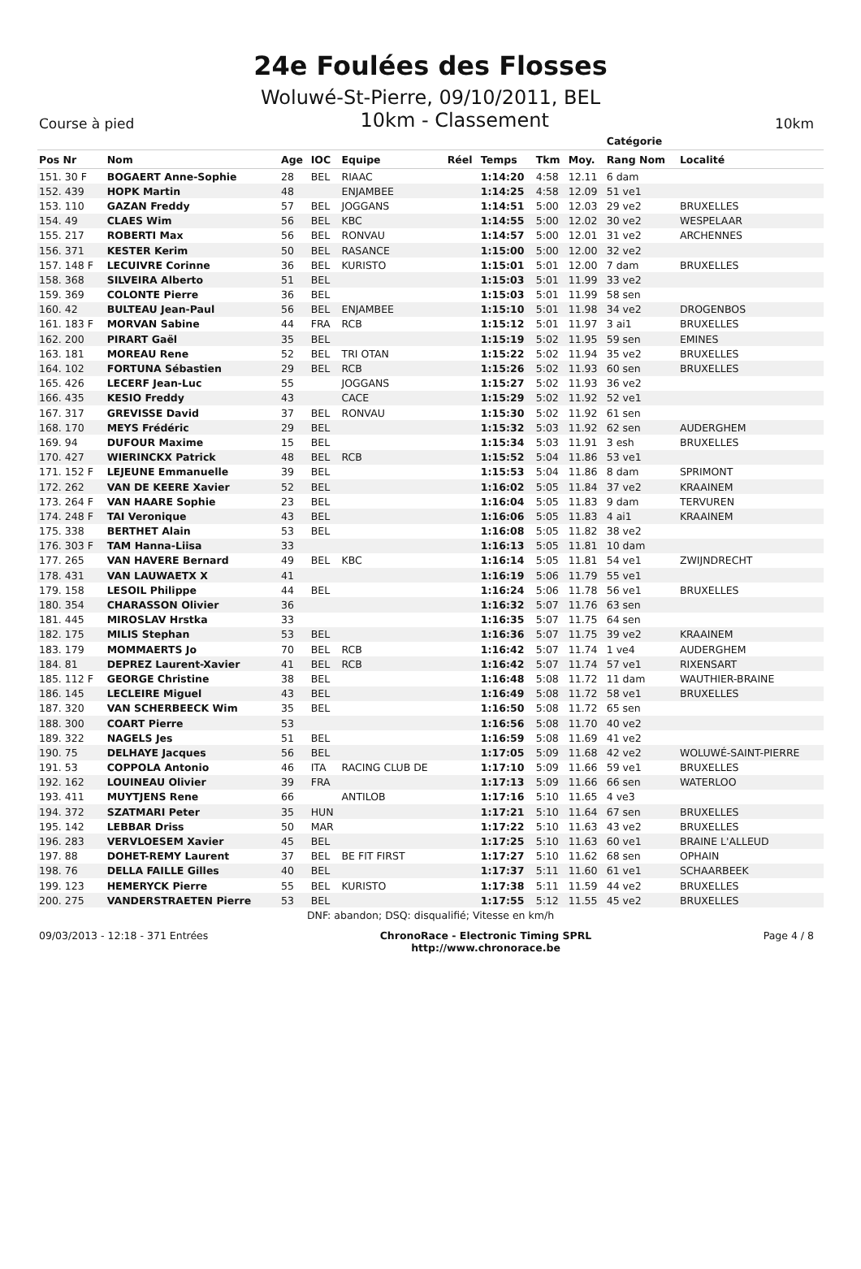24e Foulées des Flosses
Woluwé-St-Pierre, 09/10/2011, BEL
Course à pied 10km - Classement 10km
| | | | | | | | | | Catégorie | |
| --- | --- | --- | --- | --- | --- | --- | --- | --- | --- | --- |
| Pos Nr | Nom | Age | IOC | Equipe | Réel | Temps | Tkm | Moy. | Rang Nom | Localité |
| 151. 30 F | BOGAERT Anne-Sophie | 28 | BEL | RIAAC | | 1:14:20 | 4:58 | 12.11 | 6 dam | |
| 152. 439 | HOPK Martin | 48 | | ENJAMBEE | | 1:14:25 | 4:58 | 12.09 | 51 ve1 | |
| 153. 110 | GAZAN Freddy | 57 | BEL | JOGGANS | | 1:14:51 | 5:00 | 12.03 | 29 ve2 | BRUXELLES |
| 154. 49 | CLAES Wim | 56 | BEL | KBC | | 1:14:55 | 5:00 | 12.02 | 30 ve2 | WESPELAAR |
| 155. 217 | ROBERTI Max | 56 | BEL | RONVAU | | 1:14:57 | 5:00 | 12.01 | 31 ve2 | ARCHENNES |
| 156. 371 | KESTER Kerim | 50 | BEL | RASANCE | | 1:15:00 | 5:00 | 12.00 | 32 ve2 | |
| 157. 148 F | LECUIVRE Corinne | 36 | BEL | KURISTO | | 1:15:01 | 5:01 | 12.00 | 7 dam | BRUXELLES |
| 158. 368 | SILVEIRA Alberto | 51 | BEL | | | 1:15:03 | 5:01 | 11.99 | 33 ve2 | |
| 159. 369 | COLONTE Pierre | 36 | BEL | | | 1:15:03 | 5:01 | 11.99 | 58 sen | |
| 160. 42 | BULTEAU Jean-Paul | 56 | BEL | ENJAMBEE | | 1:15:10 | 5:01 | 11.98 | 34 ve2 | DROGENBOS |
| 161. 183 F | MORVAN Sabine | 44 | FRA | RCB | | 1:15:12 | 5:01 | 11.97 | 3 ai1 | BRUXELLES |
| 162. 200 | PIRART Gaël | 35 | BEL | | | 1:15:19 | 5:02 | 11.95 | 59 sen | EMINES |
| 163. 181 | MOREAU Rene | 52 | BEL | TRI OTAN | | 1:15:22 | 5:02 | 11.94 | 35 ve2 | BRUXELLES |
| 164. 102 | FORTUNA Sébastien | 29 | BEL | RCB | | 1:15:26 | 5:02 | 11.93 | 60 sen | BRUXELLES |
| 165. 426 | LECERF Jean-Luc | 55 | | JOGGANS | | 1:15:27 | 5:02 | 11.93 | 36 ve2 | |
| 166. 435 | KESIO Freddy | 43 | | CACE | | 1:15:29 | 5:02 | 11.92 | 52 ve1 | |
| 167. 317 | GREVISSE David | 37 | BEL | RONVAU | | 1:15:30 | 5:02 | 11.92 | 61 sen | |
| 168. 170 | MEYS Frédéric | 29 | BEL | | | 1:15:32 | 5:03 | 11.92 | 62 sen | AUDERGHEM |
| 169. 94 | DUFOUR Maxime | 15 | BEL | | | 1:15:34 | 5:03 | 11.91 | 3 esh | BRUXELLES |
| 170. 427 | WIERINCKX Patrick | 48 | BEL | RCB | | 1:15:52 | 5:04 | 11.86 | 53 ve1 | |
| 171. 152 F | LEJEUNE Emmanuelle | 39 | BEL | | | 1:15:53 | 5:04 | 11.86 | 8 dam | SPRIMONT |
| 172. 262 | VAN DE KEERE Xavier | 52 | BEL | | | 1:16:02 | 5:05 | 11.84 | 37 ve2 | KRAAINEM |
| 173. 264 F | VAN HAARE Sophie | 23 | BEL | | | 1:16:04 | 5:05 | 11.83 | 9 dam | TERVUREN |
| 174. 248 F | TAI Veronique | 43 | BEL | | | 1:16:06 | 5:05 | 11.83 | 4 ai1 | KRAAINEM |
| 175. 338 | BERTHET Alain | 53 | BEL | | | 1:16:08 | 5:05 | 11.82 | 38 ve2 | |
| 176. 303 F | TAM Hanna-Liisa | 33 | | | | 1:16:13 | 5:05 | 11.81 | 10 dam | |
| 177. 265 | VAN HAVERE Bernard | 49 | BEL | KBC | | 1:16:14 | 5:05 | 11.81 | 54 ve1 | ZWIJNDRECHT |
| 178. 431 | VAN LAUWAETX X | 41 | | | | 1:16:19 | 5:06 | 11.79 | 55 ve1 | |
| 179. 158 | LESOIL Philippe | 44 | BEL | | | 1:16:24 | 5:06 | 11.78 | 56 ve1 | BRUXELLES |
| 180. 354 | CHARASSON Olivier | 36 | | | | 1:16:32 | 5:07 | 11.76 | 63 sen | |
| 181. 445 | MIROSLAV Hrstka | 33 | | | | 1:16:35 | 5:07 | 11.75 | 64 sen | |
| 182. 175 | MILIS Stephan | 53 | BEL | | | 1:16:36 | 5:07 | 11.75 | 39 ve2 | KRAAINEM |
| 183. 179 | MOMMAERTS Jo | 70 | BEL | RCB | | 1:16:42 | 5:07 | 11.74 | 1 ve4 | AUDERGHEM |
| 184. 81 | DEPREZ Laurent-Xavier | 41 | BEL | RCB | | 1:16:42 | 5:07 | 11.74 | 57 ve1 | RIXENSART |
| 185. 112 F | GEORGE Christine | 38 | BEL | | | 1:16:48 | 5:08 | 11.72 | 11 dam | WAUTHIER-BRAINE |
| 186. 145 | LECLEIRE Miguel | 43 | BEL | | | 1:16:49 | 5:08 | 11.72 | 58 ve1 | BRUXELLES |
| 187. 320 | VAN SCHERBEECK Wim | 35 | BEL | | | 1:16:50 | 5:08 | 11.72 | 65 sen | |
| 188. 300 | COART Pierre | 53 | | | | 1:16:56 | 5:08 | 11.70 | 40 ve2 | |
| 189. 322 | NAGELS Jes | 51 | BEL | | | 1:16:59 | 5:08 | 11.69 | 41 ve2 | |
| 190. 75 | DELHAYE Jacques | 56 | BEL | | | 1:17:05 | 5:09 | 11.68 | 42 ve2 | WOLUWÉ-SAINT-PIERRE |
| 191. 53 | COPPOLA Antonio | 46 | ITA | RACING CLUB DE | | 1:17:10 | 5:09 | 11.66 | 59 ve1 | BRUXELLES |
| 192. 162 | LOUINEAU Olivier | 39 | FRA | | | 1:17:13 | 5:09 | 11.66 | 66 sen | WATERLOO |
| 193. 411 | MUYTJENS Rene | 66 | | ANTILOB | | 1:17:16 | 5:10 | 11.65 | 4 ve3 | |
| 194. 372 | SZATMARI Peter | 35 | HUN | | | 1:17:21 | 5:10 | 11.64 | 67 sen | BRUXELLES |
| 195. 142 | LEBBAR Driss | 50 | MAR | | | 1:17:22 | 5:10 | 11.63 | 43 ve2 | BRUXELLES |
| 196. 283 | VERVLOESEM Xavier | 45 | BEL | | | 1:17:25 | 5:10 | 11.63 | 60 ve1 | BRAINE L'ALLEUD |
| 197. 88 | DOHET-REMY Laurent | 37 | BEL | BE FIT FIRST | | 1:17:27 | 5:10 | 11.62 | 68 sen | OPHAIN |
| 198. 76 | DELLA FAILLE Gilles | 40 | BEL | | | 1:17:37 | 5:11 | 11.60 | 61 ve1 | SCHAARBEEK |
| 199. 123 | HEMERYCK Pierre | 55 | BEL | KURISTO | | 1:17:38 | 5:11 | 11.59 | 44 ve2 | BRUXELLES |
| 200. 275 | VANDERSTRAETEN Pierre | 53 | BEL | | | 1:17:55 | 5:12 | 11.55 | 45 ve2 | BRUXELLES |
DNF: abandon; DSQ: disqualifié; Vitesse en km/h
09/03/2013 - 12:18 - 371 Entrées ChronoRace - Electronic Timing SPRL
http://www.chronorace.be Page 4 / 8